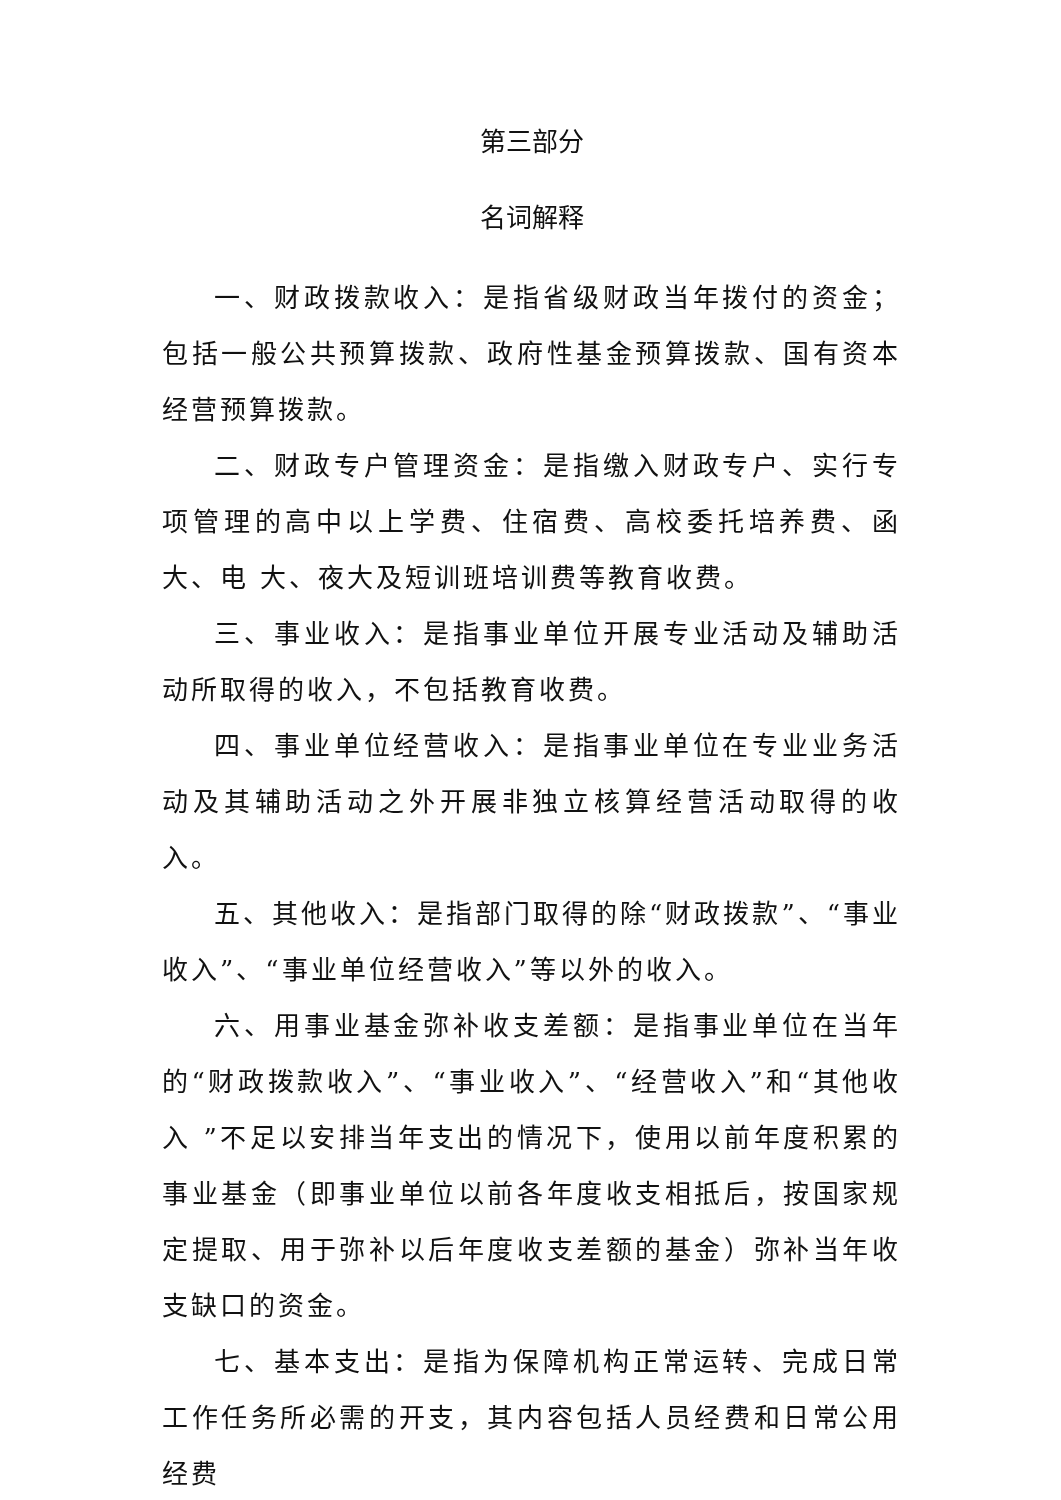第三部分
名词解释
一、财政拨款收入：是指省级财政当年拨付的资金；包括一般公共预算拨款、政府性基金预算拨款、国有资本经营预算拨款。
二、财政专户管理资金：是指缴入财政专户、实行专项管理的高中以上学费、住宿费、高校委托培养费、函大、电 大、夜大及短训班培训费等教育收费。
三、事业收入：是指事业单位开展专业活动及辅助活动所取得的收入，不包括教育收费。
四、事业单位经营收入：是指事业单位在专业业务活动及其辅助活动之外开展非独立核算经营活动取得的收入。
五、其他收入：是指部门取得的除“财政拨款”、“事业收入”、“事业单位经营收入”等以外的收入。
六、用事业基金弥补收支差额：是指事业单位在当年的“财政拨款收入”、“事业收入”、“经营收入”和“其他收入 ”不足以安排当年支出的情况下，使用以前年度积累的事业基金（即事业单位以前各年度收支相抵后，按国家规定提取、用于弥补以后年度收支差额的基金）弥补当年收支缺口的资金。
七、基本支出：是指为保障机构正常运转、完成日常工作任务所必需的开支，其内容包括人员经费和日常公用经费